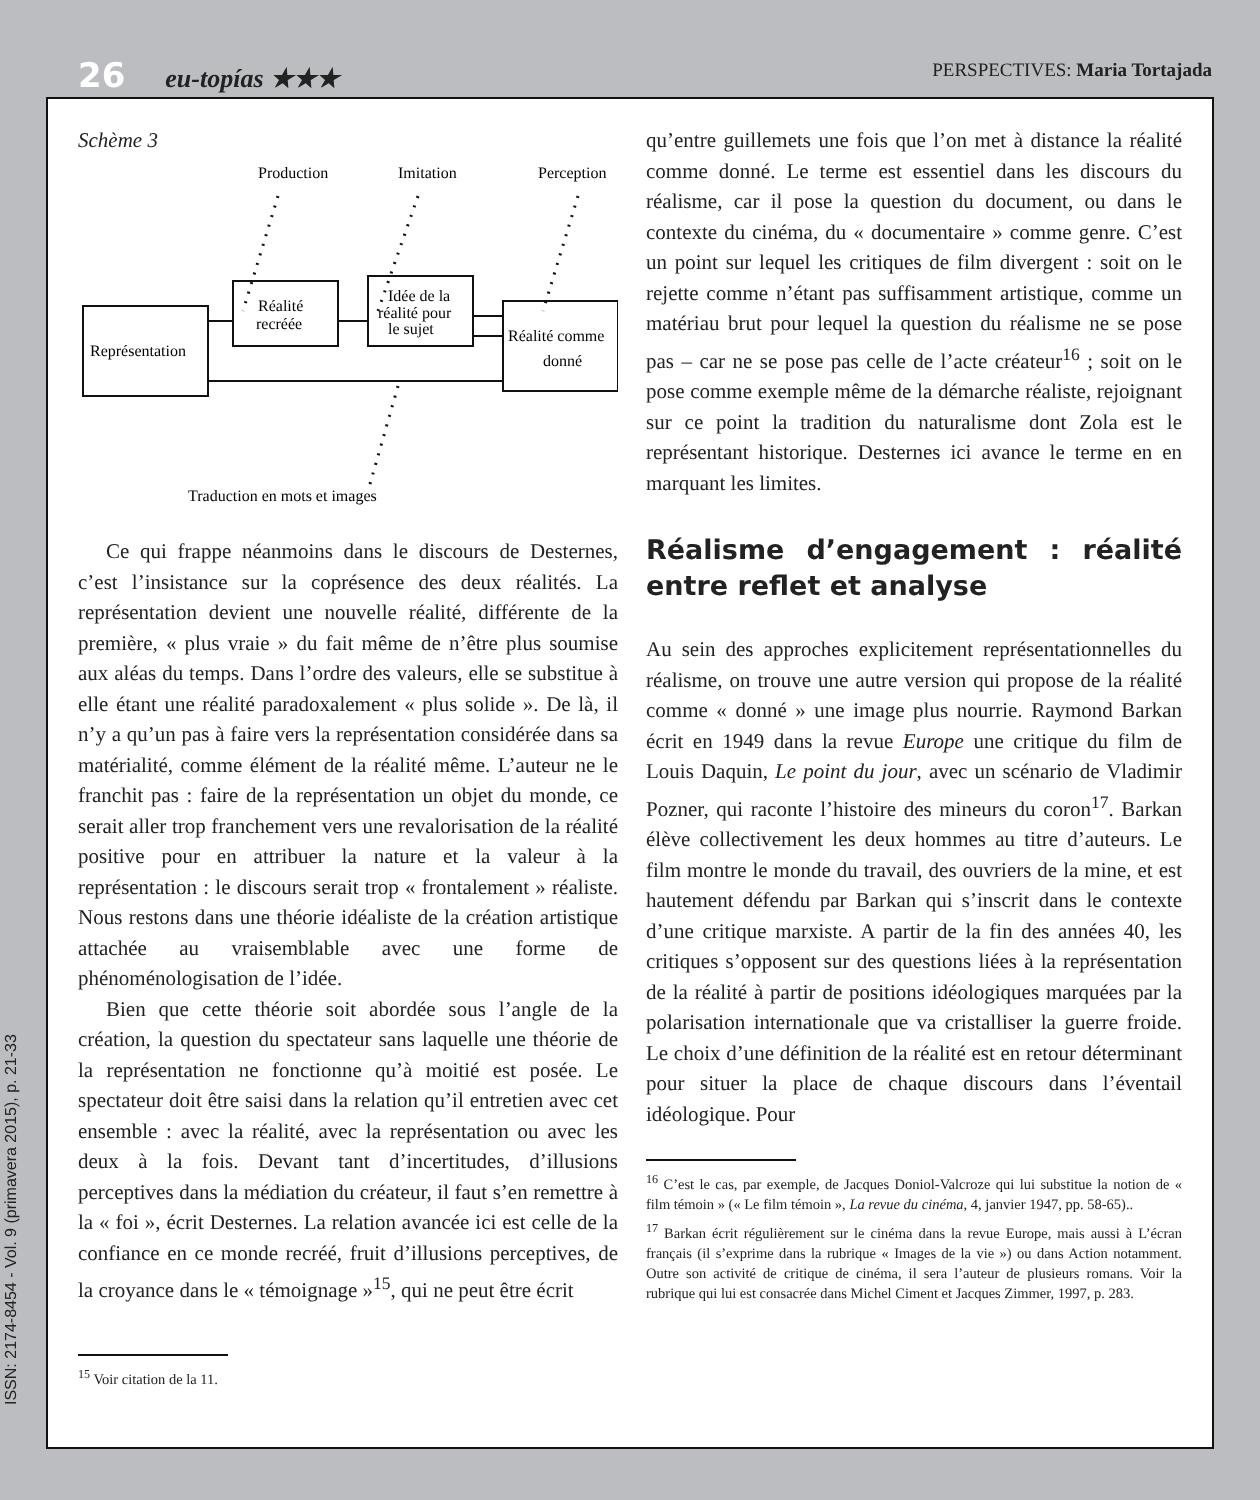26 eu-topías ★★★
PERSPECTIVES: Maria Tortajada
ISSN: 2174-8454 - Vol. 9 (primavera 2015), p. 21-33
Schème 3
Production
Imitation
Perception
Représentation
Réalité
recréée
Idée de la
réalité pour
le sujet
Réalité comme
donné
Traduction en mots et images
Ce qui frappe néanmoins dans le discours de Desternes, c’est l’insistance sur la coprésence des deux réalités. La représentation devient une nouvelle réalité, différente de la première, « plus vraie » du fait même de n’être plus soumise aux aléas du temps. Dans l’ordre des valeurs, elle se substitue à elle étant une réalité paradoxalement « plus solide ». De là, il n’y a qu’un pas à faire vers la représentation considérée dans sa matérialité, comme élément de la réalité même. L’auteur ne le franchit pas : faire de la représentation un objet du monde, ce serait aller trop franchement vers une revalorisation de la réalité positive pour en attribuer la nature et la valeur à la représentation : le discours serait trop « frontalement » réaliste. Nous restons dans une théorie idéaliste de la création artistique attachée au vraisemblable avec une forme de phénoménologisation de l’idée.
Bien que cette théorie soit abordée sous l’angle de la création, la question du spectateur sans laquelle une théorie de la représentation ne fonctionne qu’à moitié est posée. Le spectateur doit être saisi dans la relation qu’il entretien avec cet ensemble : avec la réalité, avec la représentation ou avec les deux à la fois. Devant tant d’incertitudes, d’illusions perceptives dans la médiation du créateur, il faut s’en remettre à la « foi », écrit Desternes. La relation avancée ici est celle de la confiance en ce monde recréé, fruit d’illusions perceptives, de la croyance dans le « témoignage »<sup>15</sup>, qui ne peut être écrit
<sup>15</sup> Voir citation de la 11.
qu’entre guillemets une fois que l’on met à distance la réalité comme donné. Le terme est essentiel dans les discours du réalisme, car il pose la question du document, ou dans le contexte du cinéma, du « documentaire » comme genre. C’est un point sur lequel les critiques de film divergent : soit on le rejette comme n’étant pas suffisamment artistique, comme un matériau brut pour lequel la question du réalisme ne se pose pas – car ne se pose pas celle de l’acte créateur<sup>16</sup> ; soit on le pose comme exemple même de la démarche réaliste, rejoignant sur ce point la tradition du naturalisme dont Zola est le représentant historique. Desternes ici avance le terme en en marquant les limites.
Réalisme d’engagement : réalité entre reflet et analyse
Au sein des approches explicitement représentationnelles du réalisme, on trouve une autre version qui propose de la réalité comme « donné » une image plus nourrie. Raymond Barkan écrit en 1949 dans la revue Europe une critique du film de Louis Daquin, Le point du jour, avec un scénario de Vladimir Pozner, qui raconte l’histoire des mineurs du coron<sup>17</sup>. Barkan élève collectivement les deux hommes au titre d’auteurs. Le film montre le monde du travail, des ouvriers de la mine, et est hautement défendu par Barkan qui s’inscrit dans le contexte d’une critique marxiste. A partir de la fin des années 40, les critiques s’opposent sur des questions liées à la représentation de la réalité à partir de positions idéologiques marquées par la polarisation internationale que va cristalliser la guerre froide. Le choix d’une définition de la réalité est en retour déterminant pour situer la place de chaque discours dans l’éventail idéologique. Pour
<sup>16</sup> C’est le cas, par exemple, de Jacques Doniol-Valcroze qui lui substitue la notion de « film témoin » (« Le film témoin », La revue du cinéma, 4, janvier 1947, pp. 58-65)..
<sup>17</sup> Barkan écrit régulièrement sur le cinéma dans la revue Europe, mais aussi à L’écran français (il s’exprime dans la rubrique « Images de la vie ») ou dans Action notamment. Outre son activité de critique de cinéma, il sera l’auteur de plusieurs romans. Voir la rubrique qui lui est consacrée dans Michel Ciment et Jacques Zimmer, 1997, p. 283.